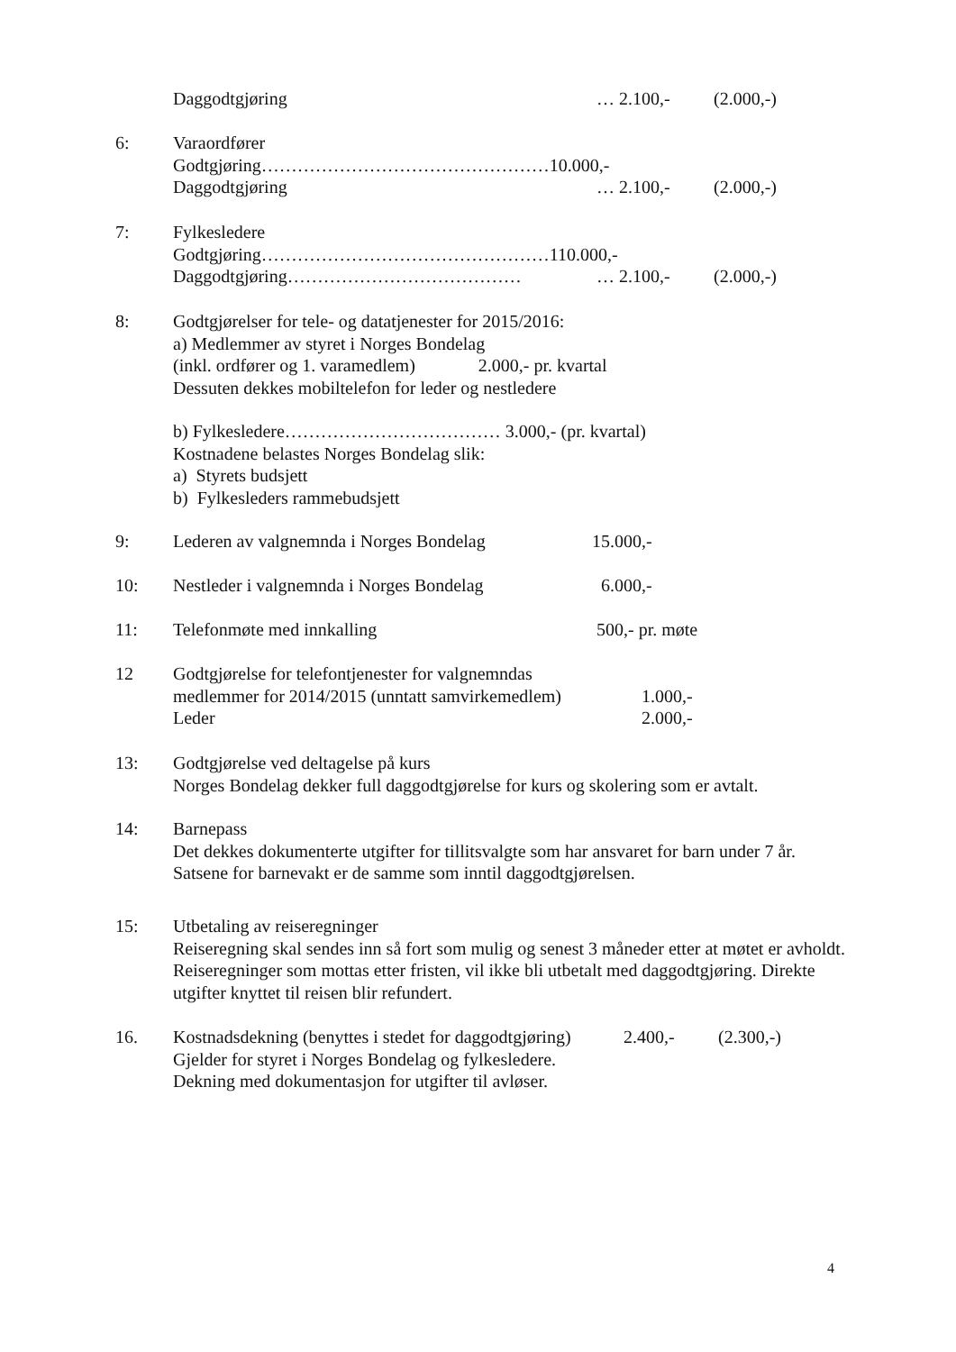Daggodtgjøring … 2.100,- (2.000,-)
6: Varaordfører
Godtgjøring…………………………………………10.000,-
Daggodtgjøring … 2.100,- (2.000,-)
7: Fylkesledere
Godtgjøring…………………………………………110.000,-
Daggodtgjøring………………………………… … 2.100,- (2.000,-)
8: Godtgjørelser for tele- og datatjenester for 2015/2016:
a) Medlemmer av styret i Norges Bondelag
(inkl. ordfører og 1. varamedlem) 2.000,- pr. kvartal
Dessuten dekkes mobiltelefon for leder og nestledere
b) Fylkesledere……………………………… 3.000,- (pr. kvartal)
Kostnadene belastes Norges Bondelag slik:
a) Styrets budsjett
b) Fylkesleders rammebudsjett
9: Lederen av valgnemnda i Norges Bondelag 15.000,-
10: Nestleder i valgnemnda i Norges Bondelag 6.000,-
11: Telefonmøte med innkalling 500,- pr. møte
12 Godtgjørelse for telefontjenester for valgnemndas
medlemmer for 2014/2015 (unntatt samvirkemedlem) 1.000,-
Leder 2.000,-
13: Godtgjørelse ved deltagelse på kurs
Norges Bondelag dekker full daggodtgjørelse for kurs og skolering som er avtalt.
14: Barnepass
Det dekkes dokumenterte utgifter for tillitsvalgte som har ansvaret for barn under 7 år.
Satsene for barnevakt er de samme som inntil daggodtgjørelsen.
15: Utbetaling av reiseregninger
Reiseregning skal sendes inn så fort som mulig og senest 3 måneder etter at møtet er avholdt. Reiseregninger som mottas etter fristen, vil ikke bli utbetalt med daggodtgjøring. Direkte utgifter knyttet til reisen blir refundert.
16. Kostnadsdekning (benyttes i stedet for daggodtgjøring) 2.400,- (2.300,-)
Gjelder for styret i Norges Bondelag og fylkesledere.
Dekning med dokumentasjon for utgifter til avløser.
4